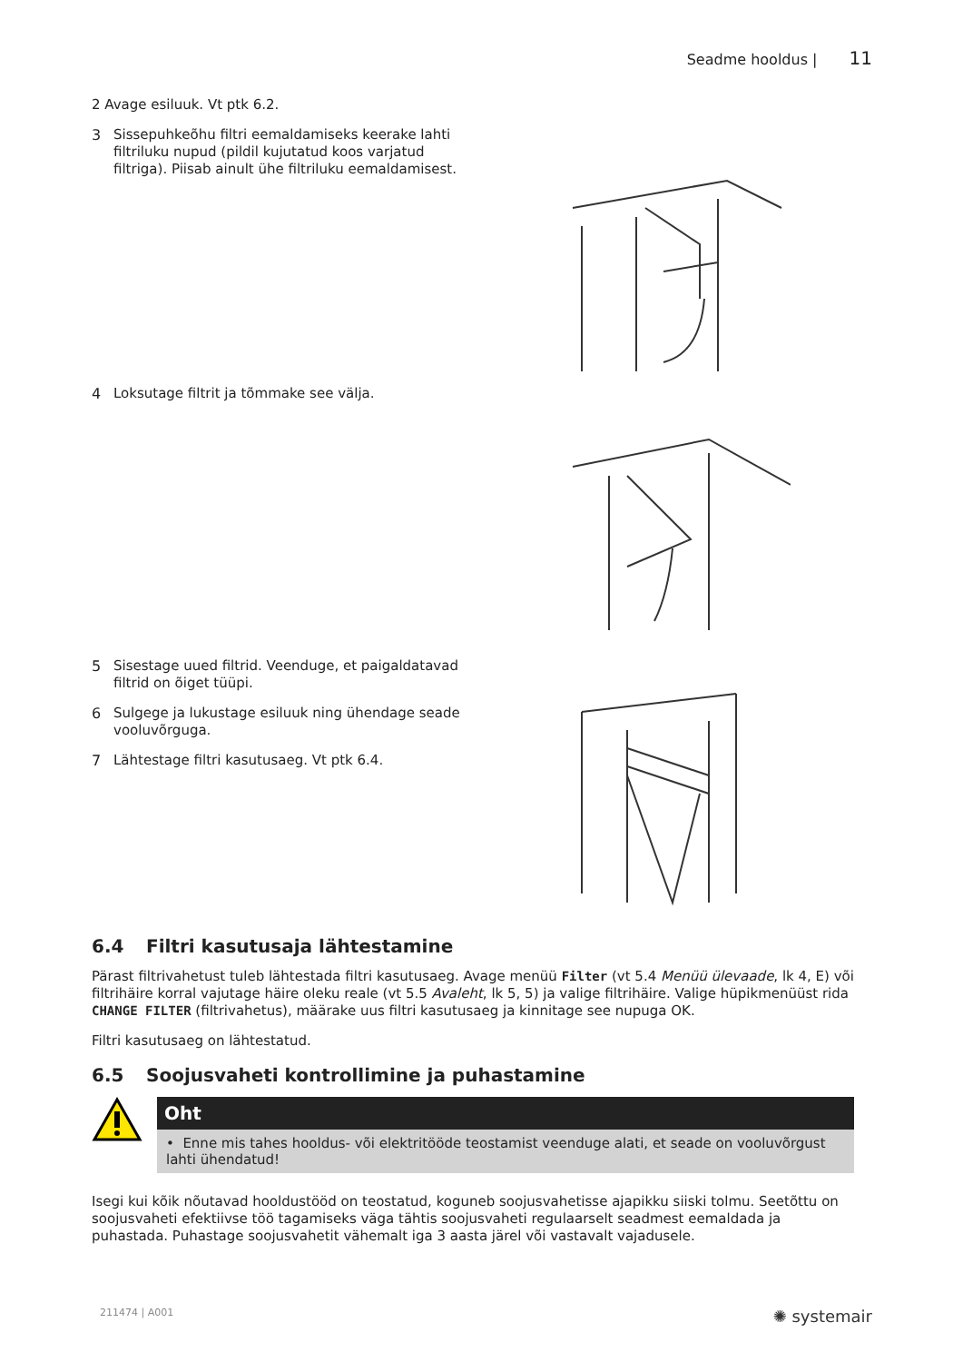Seadme hooldus | 11
2 Avage esiluuk. Vt ptk 6.2.
3
Sissepuhkeõhu filtri eemaldamiseks keerake lahti filtriluku nupud (pildil kujutatud koos varjatud filtriga). Piisab ainult ühe filtriluku eemaldamisest.
4
Loksutage filtrit ja tõmmake see välja.
5
Sisestage uued filtrid. Veenduge, et paigaldatavad filtrid on õiget tüüpi.
6
Sulgege ja lukustage esiluuk ning ühendage seade vooluvõrguga.
7
Lähtestage filtri kasutusaeg. Vt ptk 6.4.
6.4 Filtri kasutusaja lähtestamine
Pärast filtrivahetust tuleb lähtestada filtri kasutusaeg. Avage menüü Filter (vt 5.4 Menüü ülevaade, lk 4, E) või filtrihäire korral vajutage häire oleku reale (vt 5.5 Avaleht, lk 5, 5) ja valige filtrihäire. Valige hüpikmenüüst rida CHANGE FILTER (filtrivahetus), määrake uus filtri kasutusaeg ja kinnitage see nupuga OK.
Filtri kasutusaeg on lähtestatud.
6.5 Soojusvaheti kontrollimine ja puhastamine
Oht
• Enne mis tahes hooldus- või elektritööde teostamist veenduge alati, et seade on vooluvõrgust lahti ühendatud!
Isegi kui kõik nõutavad hooldustööd on teostatud, koguneb soojusvahetisse ajapikku siiski tolmu. Seetõttu on soojusvaheti efektiivse töö tagamiseks väga tähtis soojusvaheti regulaarselt seadmest eemaldada ja puhastada. Puhastage soojusvahetit vähemalt iga 3 aasta järel või vastavalt vajadusele.
211474 | A001 ✺ systemair